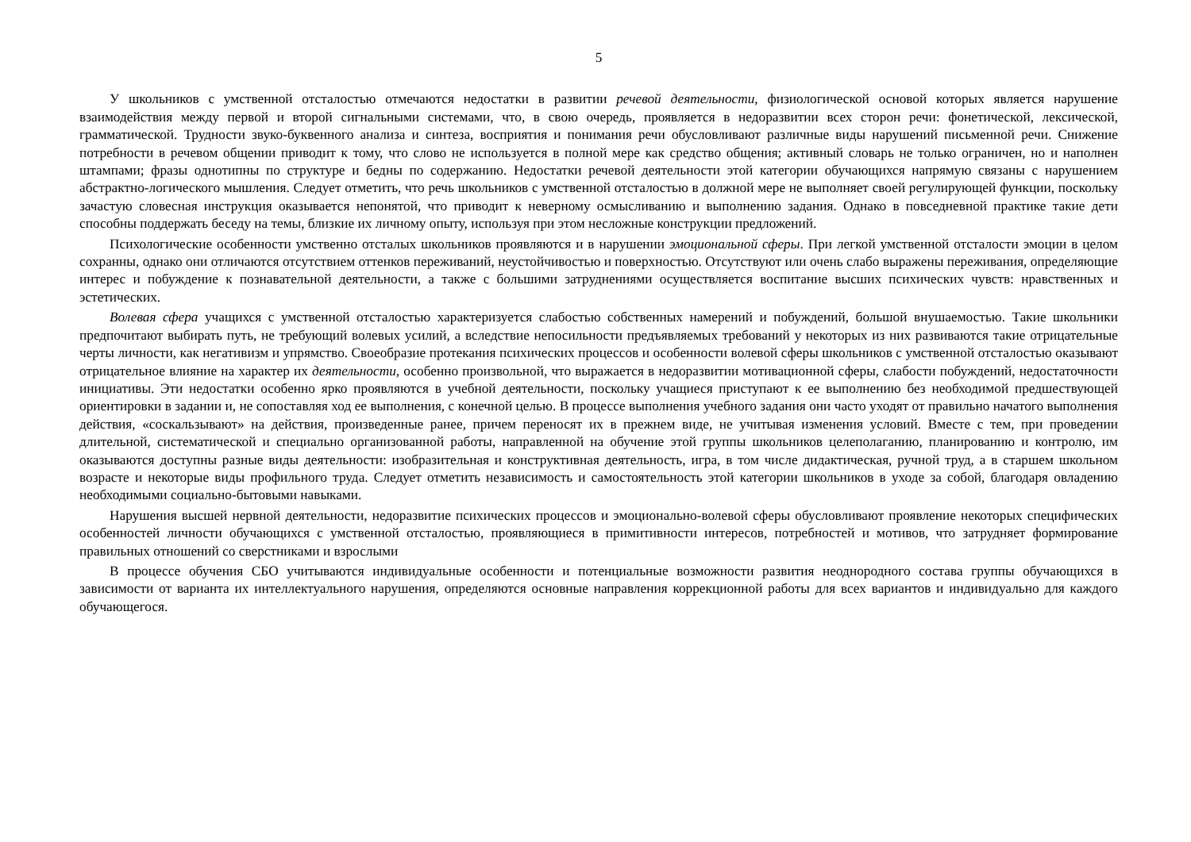5
У школьников с умственной отсталостью отмечаются недостатки в развитии речевой деятельности, физиологической основой которых является нарушение взаимодействия между первой и второй сигнальными системами, что, в свою очередь, проявляется в недоразвитии всех сторон речи: фонетической, лексической, грамматической. Трудности звуко-буквенного анализа и синтеза, восприятия и понимания речи обусловливают различные виды нарушений письменной речи. Снижение потребности в речевом общении приводит к тому, что слово не используется в полной мере как средство общения; активный словарь не только ограничен, но и наполнен штампами; фразы однотипны по структуре и бедны по содержанию. Недостатки речевой деятельности этой категории обучающихся напрямую связаны с нарушением абстрактно-логического мышления. Следует отметить, что речь школьников с умственной отсталостью в должной мере не выполняет своей регулирующей функции, поскольку зачастую словесная инструкция оказывается непонятой, что приводит к неверному осмысливанию и выполнению задания. Однако в повседневной практике такие дети способны поддержать беседу на темы, близкие их личному опыту, используя при этом несложные конструкции предложений.
Психологические особенности умственно отсталых школьников проявляются и в нарушении эмоциональной сферы. При легкой умственной отсталости эмоции в целом сохранны, однако они отличаются отсутствием оттенков переживаний, неустойчивостью и поверхностью. Отсутствуют или очень слабо выражены переживания, определяющие интерес и побуждение к познавательной деятельности, а также с большими затруднениями осуществляется воспитание высших психических чувств: нравственных и эстетических.
Волевая сфера учащихся с умственной отсталостью характеризуется слабостью собственных намерений и побуждений, большой внушаемостью. Такие школьники предпочитают выбирать путь, не требующий волевых усилий, а вследствие непосильности предъявляемых требований у некоторых из них развиваются такие отрицательные черты личности, как негативизм и упрямство. Своеобразие протекания психических процессов и особенности волевой сферы школьников с умственной отсталостью оказывают отрицательное влияние на характер их деятельности, особенно произвольной, что выражается в недоразвитии мотивационной сферы, слабости побуждений, недостаточности инициативы. Эти недостатки особенно ярко проявляются в учебной деятельности, поскольку учащиеся приступают к ее выполнению без необходимой предшествующей ориентировки в задании и, не сопоставляя ход ее выполнения, с конечной целью. В процессе выполнения учебного задания они часто уходят от правильно начатого выполнения действия, «соскальзывают» на действия, произведенные ранее, причем переносят их в прежнем виде, не учитывая изменения условий. Вместе с тем, при проведении длительной, систематической и специально организованной работы, направленной на обучение этой группы школьников целеполаганию, планированию и контролю, им оказываются доступны разные виды деятельности: изобразительная и конструктивная деятельность, игра, в том числе дидактическая, ручной труд, а в старшем школьном возрасте и некоторые виды профильного труда. Следует отметить независимость и самостоятельность этой категории школьников в уходе за собой, благодаря овладению необходимыми социально-бытовыми навыками.
Нарушения высшей нервной деятельности, недоразвитие психических процессов и эмоционально-волевой сферы обусловливают проявление некоторых специфических особенностей личности обучающихся с умственной отсталостью, проявляющиеся в примитивности интересов, потребностей и мотивов, что затрудняет формирование правильных отношений со сверстниками и взрослыми
В процессе обучения СБО учитываются индивидуальные особенности и потенциальные возможности развития неоднородного состава группы обучающихся в зависимости от варианта их интеллектуального нарушения, определяются основные направления коррекционной работы для всех вариантов и индивидуально для каждого обучающегося.